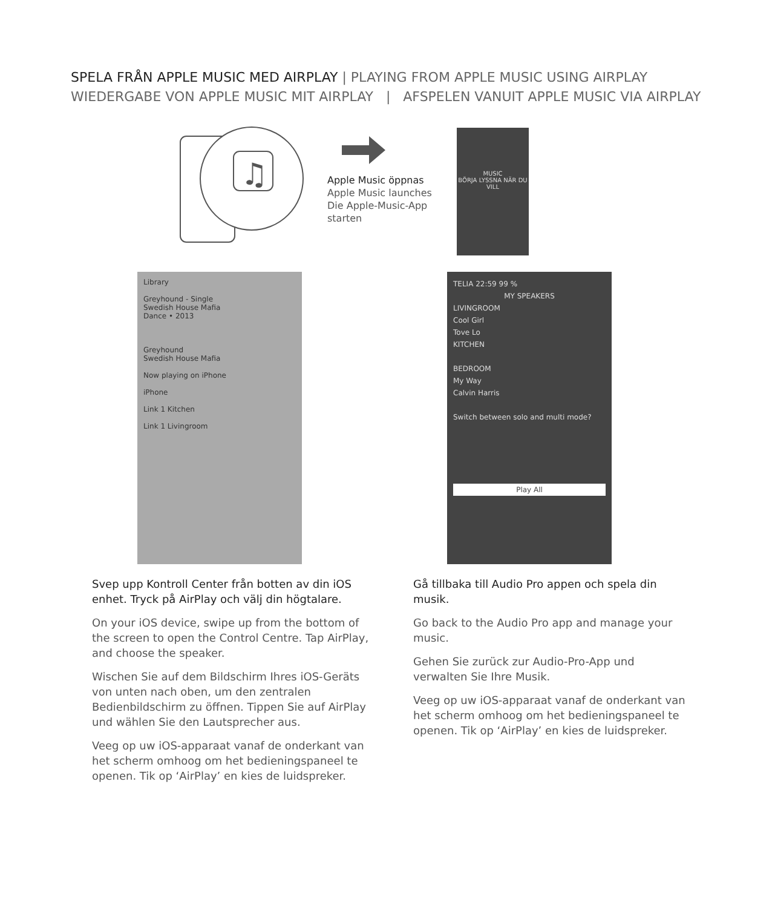SPELA FRÅN APPLE MUSIC MED AIRPLAY | PLAYING FROM APPLE MUSIC USING AIRPLAY
WIEDERGABE VON APPLE MUSIC MIT AIRPLAY | AFSPELEN VANUIT APPLE MUSIC VIA AIRPLAY
♫
Apple Music öppnas
Apple Music launches
Die Apple-Music-App
starten
MUSIC
BÖRJA LYSSNA NÄR DU VILL
Library
Greyhound - Single
Swedish House Mafia
Dance • 2013
Greyhound
Swedish House Mafia
Now playing on iPhone
iPhone
Link 1 Kitchen
Link 1 Livingroom
TELIA 22:59 99 %
MY SPEAKERS
LIVINGROOM
Cool Girl
Tove Lo
KITCHEN
BEDROOM
My Way
Calvin Harris
Switch between solo and multi mode?
Play All
Svep upp Kontroll Center från botten av din iOS enhet. Tryck på AirPlay och välj din högtalare.
On your iOS device, swipe up from the bottom of the screen to open the Control Centre. Tap AirPlay, and choose the speaker.
Wischen Sie auf dem Bildschirm Ihres iOS-Geräts von unten nach oben, um den zentralen Bedienbildschirm zu öffnen. Tippen Sie auf AirPlay und wählen Sie den Lautsprecher aus.
Veeg op uw iOS-apparaat vanaf de onderkant van het scherm omhoog om het bedieningspaneel te openen. Tik op ‘AirPlay’ en kies de luidspreker.
Gå tillbaka till Audio Pro appen och spela din musik.
Go back to the Audio Pro app and manage your music.
Gehen Sie zurück zur Audio-Pro-App und verwalten Sie Ihre Musik.
Veeg op uw iOS-apparaat vanaf de onderkant van het scherm omhoog om het bedieningspaneel te openen. Tik op ‘AirPlay’ en kies de luidspreker.